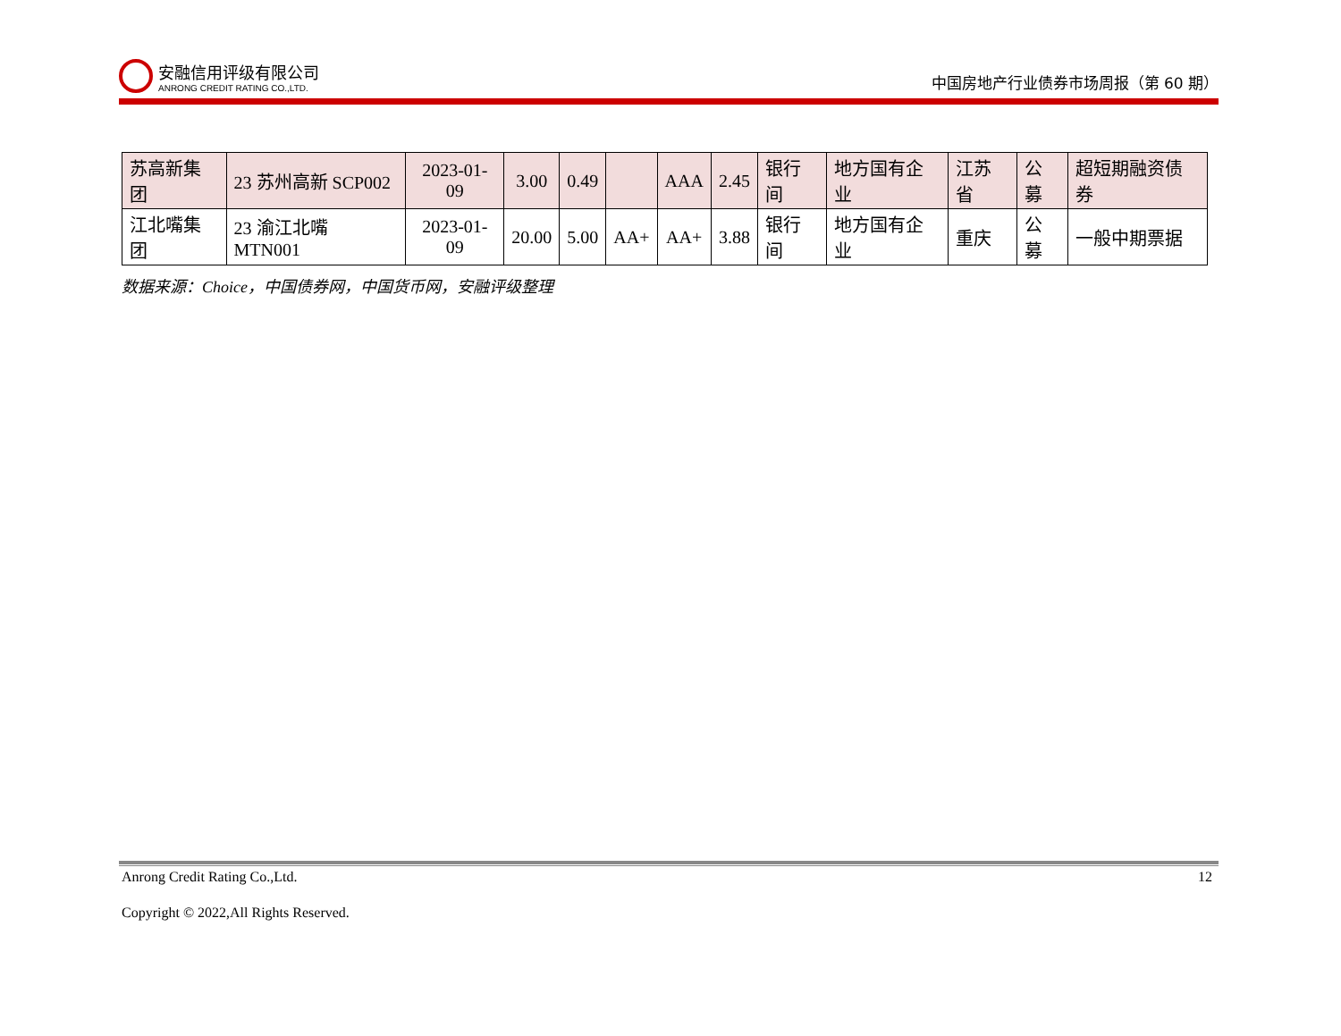安融信用评级有限公司
ANRONG CREDIT RATING CO.,LTD.
中国房地产行业债券市场周报（第 60 期）
| 苏高新集团 | 23 苏州高新 SCP002 | 2023-01-09 | 3.00 | 0.49 | | AAA | 2.45 | 银行间 | 地方国有企业 | 江苏省 | 公募 | 超短期融资债券 |
| 江北嘴集团 | 23 渝江北嘴 MTN001 | 2023-01-09 | 20.00 | 5.00 | AA+ | AA+ | 3.88 | 银行间 | 地方国有企业 | 重庆 | 公募 | 一般中期票据 |
数据来源：Choice，中国债券网，中国货币网，安融评级整理
Anrong Credit Rating Co.,Ltd. 12
Copyright © 2022,All Rights Reserved.